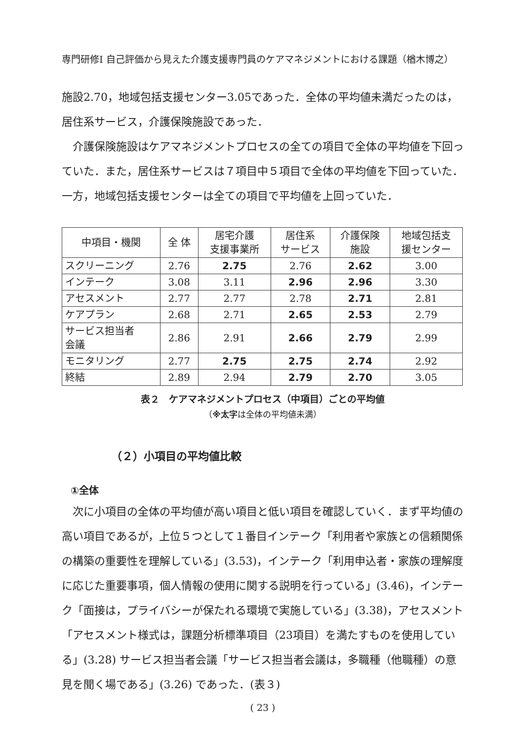専門研修Ⅰ 自己評価から見えた介護支援専門員のケアマネジメントにおける課題（楢木博之）
施設2.70，地域包括支援センター3.05であった．全体の平均値未満だったのは，居住系サービス，介護保険施設であった．
介護保険施設はケアマネジメントプロセスの全ての項目で全体の平均値を下回っていた．また，居住系サービスは７項目中５項目で全体の平均値を下回っていた．一方，地域包括支援センターは全ての項目で平均値を上回っていた．
| 中項目・機関 | 全 体 | 居宅介護 支援事業所 | 居住系 サービス | 介護保険 施設 | 地域包括支 援センター |
| --- | --- | --- | --- | --- | --- |
| スクリーニング | 2.76 | 2.75 | 2.76 | 2.62 | 3.00 |
| インテーク | 3.08 | 3.11 | 2.96 | 2.96 | 3.30 |
| アセスメント | 2.77 | 2.77 | 2.78 | 2.71 | 2.81 |
| ケアプラン | 2.68 | 2.71 | 2.65 | 2.53 | 2.79 |
| サービス担当者 会議 | 2.86 | 2.91 | 2.66 | 2.79 | 2.99 |
| モニタリング | 2.77 | 2.75 | 2.75 | 2.74 | 2.92 |
| 終結 | 2.89 | 2.94 | 2.79 | 2.70 | 3.05 |
表２　ケアマネジメントプロセス（中項目）ごとの平均値
（※太字は全体の平均値未満）
（２）小項目の平均値比較
①全体
次に小項目の全体の平均値が高い項目と低い項目を確認していく．まず平均値の高い項目であるが，上位５つとして１番目インテーク「利用者や家族との信頼関係の構築の重要性を理解している」(3.53)，インテーク「利用申込者・家族の理解度に応じた重要事項，個人情報の使用に関する説明を行っている」(3.46)，インテーク「面接は，プライバシーが保たれる環境で実施している」(3.38)，アセスメント「アセスメント様式は，課題分析標準項目（23項目）を満たすものを使用している」(3.28) サービス担当者会議「サービス担当者会議は，多職種（他職種）の意見を聞く場である」(3.26) であった．(表３)
( 23 )